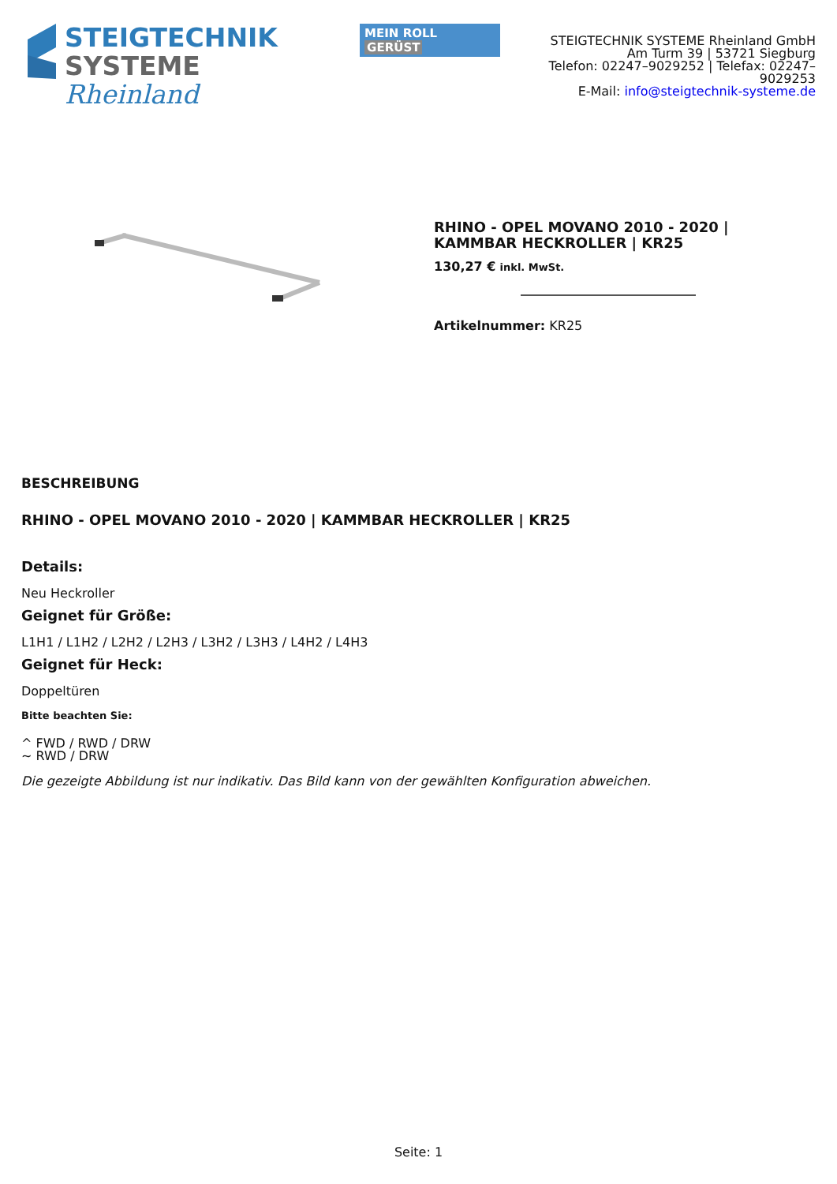STEIGTECHNIK
SYSTEME Rheinland
MEIN ROLL GERÜST
STEIGTECHNIK SYSTEME Rheinland GmbH
Am Turm 39 | 53721 Siegburg
Telefon: 02247–9029252 | Telefax: 02247–9029253
E-Mail: info@steigtechnik-systeme.de
RHINO - OPEL MOVANO 2010 - 2020 | KAMMBAR HECKROLLER | KR25
130,27 € inkl. MwSt.
Artikelnummer: KR25
BESCHREIBUNG
RHINO - OPEL MOVANO 2010 - 2020 | KAMMBAR HECKROLLER | KR25
Details:
Neu Heckroller
Geignet für Größe:
L1H1 / L1H2 / L2H2 / L2H3 / L3H2 / L3H3 / L4H2 / L4H3
Geignet für Heck:
Doppeltüren
Bitte beachten Sie:
^ FWD / RWD / DRW
~ RWD / DRW
Die gezeigte Abbildung ist nur indikativ. Das Bild kann von der gewählten Konfiguration abweichen.
Seite: 1